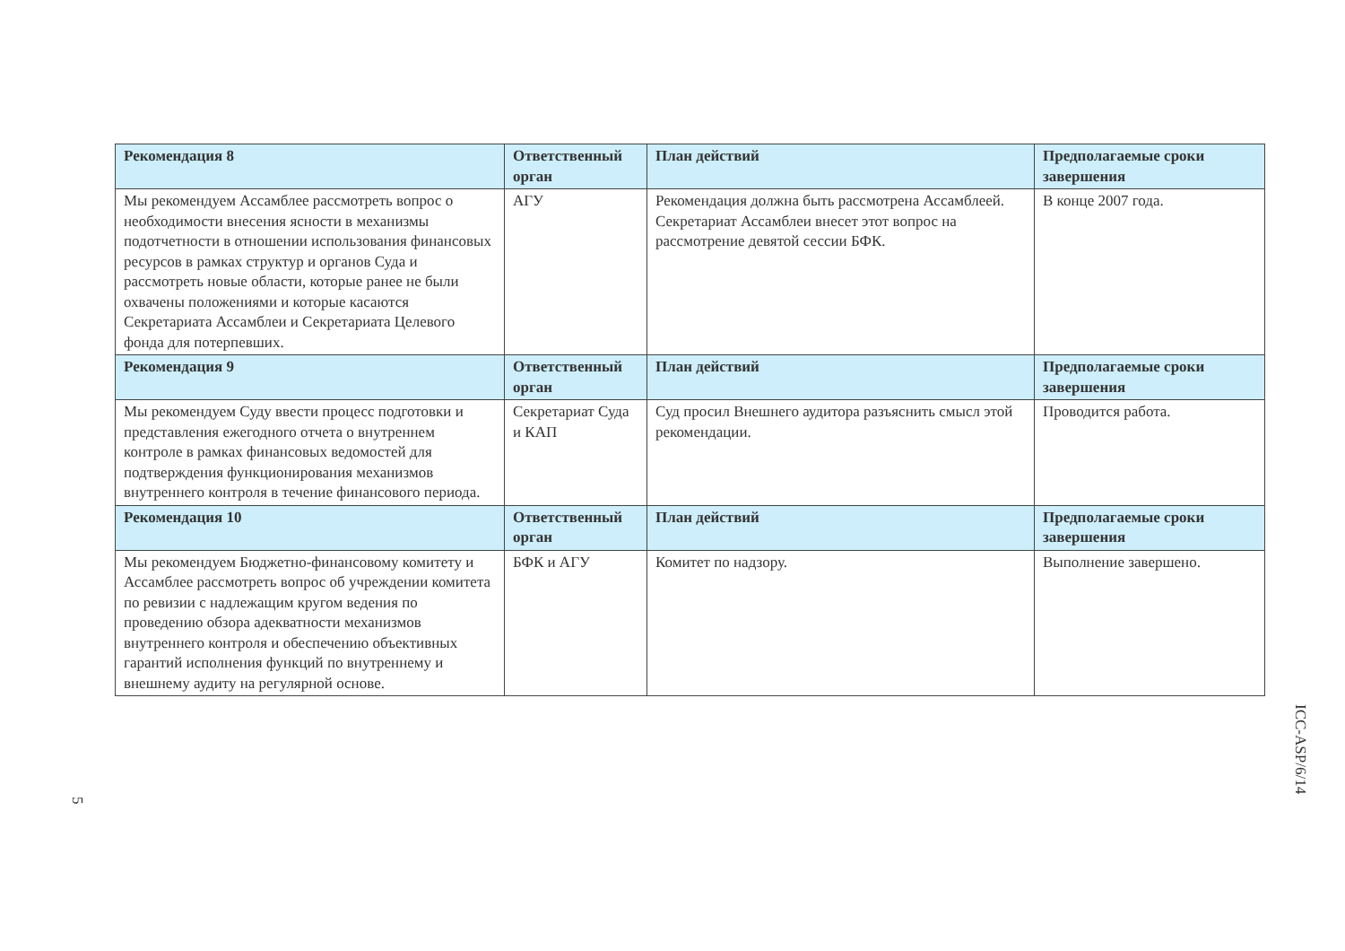| Рекомендация 8 | Ответственный орган | План действий | Предполагаемые сроки завершения |
| --- | --- | --- | --- |
| Мы рекомендуем Ассамблее рассмотреть вопрос о необходимости внесения ясности в механизмы подотчетности в отношении использования финансовых ресурсов в рамках структур и органов Суда и рассмотреть новые области, которые ранее не были охвачены положениями и которые касаются Секретариата Ассамблеи и Секретариата Целевого фонда для потерпевших. | АГУ | Рекомендация должна быть рассмотрена Ассамблеей. Секретариат Ассамблеи внесет этот вопрос на рассмотрение девятой сессии БФК. | В конце 2007 года. |
| Рекомендация 9 | Ответственный орган | План действий | Предполагаемые сроки завершения |
| Мы рекомендуем Суду ввести процесс подготовки и представления ежегодного отчета о внутреннем контроле в рамках финансовых ведомостей для подтверждения функционирования механизмов внутреннего контроля в течение финансового периода. | Секретариат Суда и КАП | Суд просил Внешнего аудитора разъяснить смысл этой рекомендации. | Проводится работа. |
| Рекомендация 10 | Ответственный орган | План действий | Предполагаемые сроки завершения |
| Мы рекомендуем Бюджетно-финансовому комитету и Ассамблее рассмотреть вопрос об учреждении комитета по ревизии с надлежащим кругом ведения по проведению обзора адекватности механизмов внутреннего контроля и обеспечению объективных гарантий исполнения функций по внутреннему и внешнему аудиту на регулярной основе. | БФК и АГУ | Комитет по надзору. | Выполнение завершено. |
ICC-ASP/6/14
5